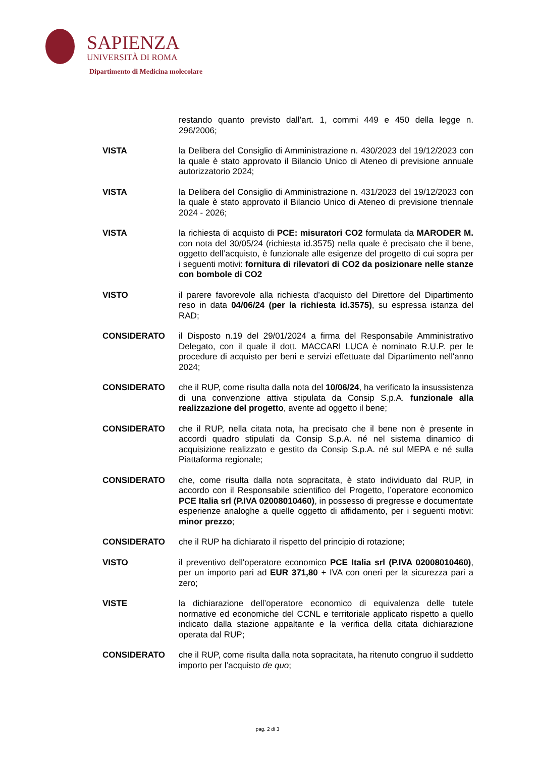SAPIENZA
UNIVERSITÀ DI ROMA
Dipartimento di Medicina molecolare
restando quanto previsto dall’art. 1, commi 449 e 450 della legge n. 296/2006;
VISTA la Delibera del Consiglio di Amministrazione n. 430/2023 del 19/12/2023 con la quale è stato approvato il Bilancio Unico di Ateneo di previsione annuale autorizzatorio 2024;
VISTA la Delibera del Consiglio di Amministrazione n. 431/2023 del 19/12/2023 con la quale è stato approvato il Bilancio Unico di Ateneo di previsione triennale 2024 - 2026;
VISTA la richiesta di acquisto di PCE: misuratori CO2 formulata da MARODER M. con nota del 30/05/24 (richiesta id.3575) nella quale è precisato che il bene, oggetto dell’acquisto, è funzionale alle esigenze del progetto di cui sopra per i seguenti motivi: fornitura di rilevatori di CO2 da posizionare nelle stanze con bombole di CO2
VISTO il parere favorevole alla richiesta d’acquisto del Direttore del Dipartimento reso in data 04/06/24 (per la richiesta id.3575), su espressa istanza del RAD;
CONSIDERATO il Disposto n.19 del 29/01/2024 a firma del Responsabile Amministrativo Delegato, con il quale il dott. MACCARI LUCA è nominato R.U.P. per le procedure di acquisto per beni e servizi effettuate dal Dipartimento nell'anno 2024;
CONSIDERATO che il RUP, come risulta dalla nota del 10/06/24, ha verificato la insussistenza di una convenzione attiva stipulata da Consip S.p.A. funzionale alla realizzazione del progetto, avente ad oggetto il bene;
CONSIDERATO che il RUP, nella citata nota, ha precisato che il bene non è presente in accordi quadro stipulati da Consip S.p.A. né nel sistema dinamico di acquisizione realizzato e gestito da Consip S.p.A. né sul MEPA e né sulla Piattaforma regionale;
CONSIDERATO che, come risulta dalla nota sopracitata, è stato individuato dal RUP, in accordo con il Responsabile scientifico del Progetto, l’operatore economico PCE Italia srl (P.IVA 02008010460), in possesso di pregresse e documentate esperienze analoghe a quelle oggetto di affidamento, per i seguenti motivi: minor prezzo;
CONSIDERATO che il RUP ha dichiarato il rispetto del principio di rotazione;
VISTO il preventivo dell'operatore economico PCE Italia srl (P.IVA 02008010460), per un importo pari ad EUR 371,80 + IVA con oneri per la sicurezza pari a zero;
VISTE la dichiarazione dell’operatore economico di equivalenza delle tutele normative ed economiche del CCNL e territoriale applicato rispetto a quello indicato dalla stazione appaltante e la verifica della citata dichiarazione operata dal RUP;
CONSIDERATO che il RUP, come risulta dalla nota sopracitata, ha ritenuto congruo il suddetto importo per l’acquisto de quo;
pag. 2 di 3